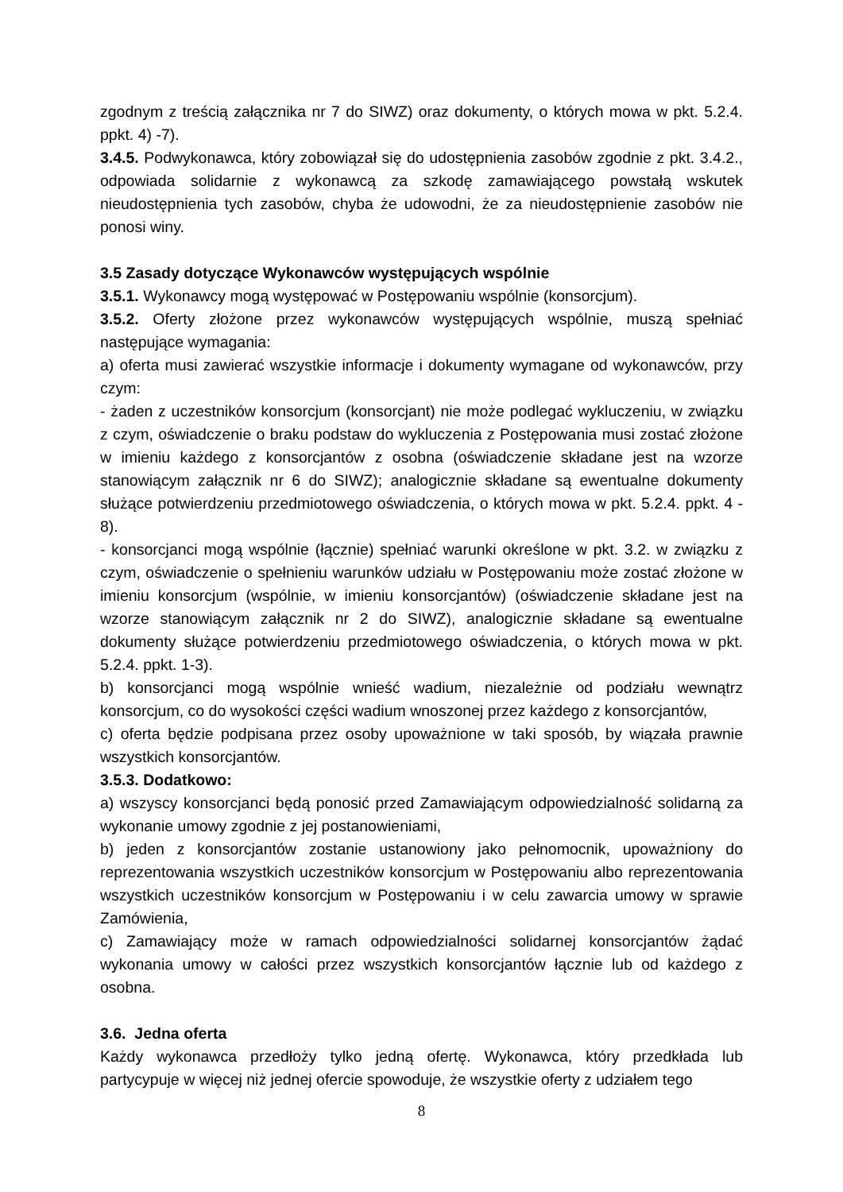zgodnym z treścią załącznika nr 7 do SIWZ) oraz dokumenty, o których mowa w pkt. 5.2.4. ppkt. 4) -7).
3.4.5. Podwykonawca, który zobowiązał się do udostępnienia zasobów zgodnie z pkt. 3.4.2., odpowiada solidarnie z wykonawcą za szkodę zamawiającego powstałą wskutek nieudostępnienia tych zasobów, chyba że udowodni, że za nieudostępnienie zasobów nie ponosi winy.
3.5 Zasady dotyczące Wykonawców występujących wspólnie
3.5.1. Wykonawcy mogą występować w Postępowaniu wspólnie (konsorcjum).
3.5.2. Oferty złożone przez wykonawców występujących wspólnie, muszą spełniać następujące wymagania:
a) oferta musi zawierać wszystkie informacje i dokumenty wymagane od wykonawców, przy czym:
- żaden z uczestników konsorcjum (konsorcjant) nie może podlegać wykluczeniu, w związku z czym, oświadczenie o braku podstaw do wykluczenia z Postępowania musi zostać złożone w imieniu każdego z konsorcjantów z osobna (oświadczenie składane jest na wzorze stanowiącym załącznik nr 6 do SIWZ); analogicznie składane są ewentualne dokumenty służące potwierdzeniu przedmiotowego oświadczenia, o których mowa w pkt. 5.2.4. ppkt. 4 - 8).
- konsorcjanci mogą wspólnie (łącznie) spełniać warunki określone w pkt. 3.2. w związku z czym, oświadczenie o spełnieniu warunków udziału w Postępowaniu może zostać złożone w imieniu konsorcjum (wspólnie, w imieniu konsorcjantów) (oświadczenie składane jest na wzorze stanowiącym załącznik nr 2 do SIWZ), analogicznie składane są ewentualne dokumenty służące potwierdzeniu przedmiotowego oświadczenia, o których mowa w pkt. 5.2.4. ppkt. 1-3).
b) konsorcjanci mogą wspólnie wnieść wadium, niezależnie od podziału wewnątrz konsorcjum, co do wysokości części wadium wnoszonej przez każdego z konsorcjantów,
c) oferta będzie podpisana przez osoby upoważnione w taki sposób, by wiązała prawnie wszystkich konsorcjantów.
3.5.3. Dodatkowo:
a) wszyscy konsorcjanci będą ponosić przed Zamawiającym odpowiedzialność solidarną za wykonanie umowy zgodnie z jej postanowieniami,
b) jeden z konsorcjantów zostanie ustanowiony jako pełnomocnik, upoważniony do reprezentowania wszystkich uczestników konsorcjum w Postępowaniu albo reprezentowania wszystkich uczestników konsorcjum w Postępowaniu i w celu zawarcia umowy w sprawie Zamówienia,
c) Zamawiający może w ramach odpowiedzialności solidarnej konsorcjantów żądać wykonania umowy w całości przez wszystkich konsorcjantów łącznie lub od każdego z osobna.
3.6. Jedna oferta
Każdy wykonawca przedłoży tylko jedną ofertę. Wykonawca, który przedkłada lub partycypuje w więcej niż jednej ofercie spowoduje, że wszystkie oferty z udziałem tego
8